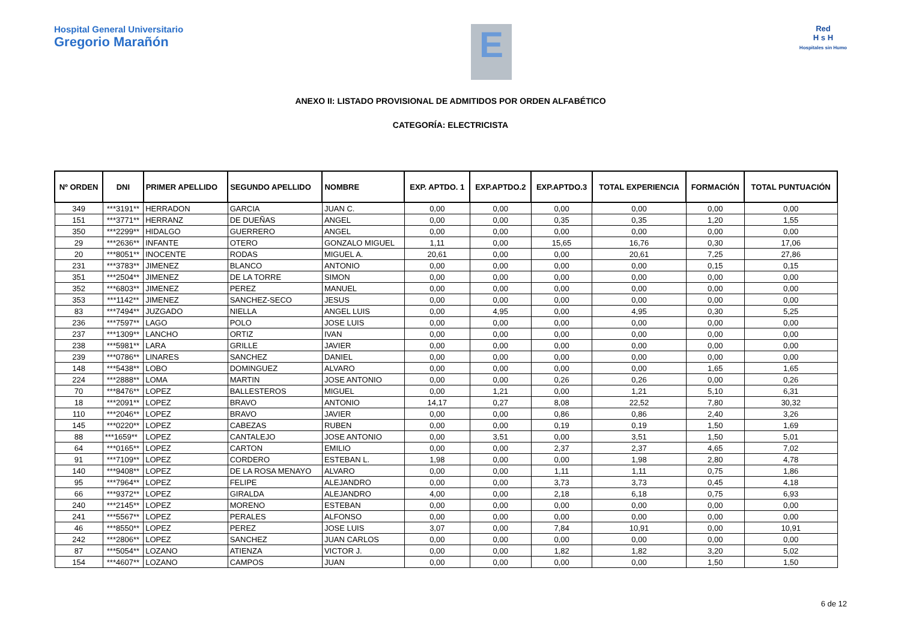Hospital General Universitario
Gregorio Marañón
E
Red
H s H
Hospitales sin Humo
ANEXO II: LISTADO PROVISIONAL DE ADMITIDOS POR ORDEN ALFABÉTICO
CATEGORÍA: ELECTRICISTA
| Nº ORDEN | DNI | PRIMER APELLIDO | SEGUNDO APELLIDO | NOMBRE | EXP. APTDO. 1 | EXP.APTDO.2 | EXP.APTDO.3 | TOTAL EXPERIENCIA | FORMACIÓN | TOTAL PUNTUACIÓN |
| --- | --- | --- | --- | --- | --- | --- | --- | --- | --- | --- |
| 349 | ***3191** | HERRADON | GARCIA | JUAN C. | 0,00 | 0,00 | 0,00 | 0,00 | 0,00 | 0,00 |
| 151 | ***3771** | HERRANZ | DE DUEÑAS | ANGEL | 0,00 | 0,00 | 0,35 | 0,35 | 1,20 | 1,55 |
| 350 | ***2299** | HIDALGO | GUERRERO | ANGEL | 0,00 | 0,00 | 0,00 | 0,00 | 0,00 | 0,00 |
| 29 | ***2636** | INFANTE | OTERO | GONZALO MIGUEL | 1,11 | 0,00 | 15,65 | 16,76 | 0,30 | 17,06 |
| 20 | ***8051** | INOCENTE | RODAS | MIGUEL A. | 20,61 | 0,00 | 0,00 | 20,61 | 7,25 | 27,86 |
| 231 | ***3783** | JIMENEZ | BLANCO | ANTONIO | 0,00 | 0,00 | 0,00 | 0,00 | 0,15 | 0,15 |
| 351 | ***2504** | JIMENEZ | DE LA TORRE | SIMON | 0,00 | 0,00 | 0,00 | 0,00 | 0,00 | 0,00 |
| 352 | ***6803** | JIMENEZ | PEREZ | MANUEL | 0,00 | 0,00 | 0,00 | 0,00 | 0,00 | 0,00 |
| 353 | ***1142** | JIMENEZ | SANCHEZ-SECO | JESUS | 0,00 | 0,00 | 0,00 | 0,00 | 0,00 | 0,00 |
| 83 | ***7494** | JUZGADO | NIELLA | ANGEL LUIS | 0,00 | 4,95 | 0,00 | 4,95 | 0,30 | 5,25 |
| 236 | ***7597** | LAGO | POLO | JOSE LUIS | 0,00 | 0,00 | 0,00 | 0,00 | 0,00 | 0,00 |
| 237 | ***1309** | LANCHO | ORTIZ | IVAN | 0,00 | 0,00 | 0,00 | 0,00 | 0,00 | 0,00 |
| 238 | ***5981** | LARA | GRILLE | JAVIER | 0,00 | 0,00 | 0,00 | 0,00 | 0,00 | 0,00 |
| 239 | ***0786** | LINARES | SANCHEZ | DANIEL | 0,00 | 0,00 | 0,00 | 0,00 | 0,00 | 0,00 |
| 148 | ***5438** | LOBO | DOMINGUEZ | ALVARO | 0,00 | 0,00 | 0,00 | 0,00 | 1,65 | 1,65 |
| 224 | ***2888** | LOMA | MARTIN | JOSE ANTONIO | 0,00 | 0,00 | 0,26 | 0,26 | 0,00 | 0,26 |
| 70 | ***8476** | LOPEZ | BALLESTEROS | MIGUEL | 0,00 | 1,21 | 0,00 | 1,21 | 5,10 | 6,31 |
| 18 | ***2091** | LOPEZ | BRAVO | ANTONIO | 14,17 | 0,27 | 8,08 | 22,52 | 7,80 | 30,32 |
| 110 | ***2046** | LOPEZ | BRAVO | JAVIER | 0,00 | 0,00 | 0,86 | 0,86 | 2,40 | 3,26 |
| 145 | ***0220** | LOPEZ | CABEZAS | RUBEN | 0,00 | 0,00 | 0,19 | 0,19 | 1,50 | 1,69 |
| 88 | ***1659** | LOPEZ | CANTALEJO | JOSE ANTONIO | 0,00 | 3,51 | 0,00 | 3,51 | 1,50 | 5,01 |
| 64 | ***0165** | LOPEZ | CARTON | EMILIO | 0,00 | 0,00 | 2,37 | 2,37 | 4,65 | 7,02 |
| 91 | ***7109** | LOPEZ | CORDERO | ESTEBAN L. | 1,98 | 0,00 | 0,00 | 1,98 | 2,80 | 4,78 |
| 140 | ***9408** | LOPEZ | DE LA ROSA MENAYO | ALVARO | 0,00 | 0,00 | 1,11 | 1,11 | 0,75 | 1,86 |
| 95 | ***7964** | LOPEZ | FELIPE | ALEJANDRO | 0,00 | 0,00 | 3,73 | 3,73 | 0,45 | 4,18 |
| 66 | ***9372** | LOPEZ | GIRALDA | ALEJANDRO | 4,00 | 0,00 | 2,18 | 6,18 | 0,75 | 6,93 |
| 240 | ***2145** | LOPEZ | MORENO | ESTEBAN | 0,00 | 0,00 | 0,00 | 0,00 | 0,00 | 0,00 |
| 241 | ***5567** | LOPEZ | PERALES | ALFONSO | 0,00 | 0,00 | 0,00 | 0,00 | 0,00 | 0,00 |
| 46 | ***8550** | LOPEZ | PEREZ | JOSE LUIS | 3,07 | 0,00 | 7,84 | 10,91 | 0,00 | 10,91 |
| 242 | ***2806** | LOPEZ | SANCHEZ | JUAN CARLOS | 0,00 | 0,00 | 0,00 | 0,00 | 0,00 | 0,00 |
| 87 | ***5054** | LOZANO | ATIENZA | VICTOR J. | 0,00 | 0,00 | 1,82 | 1,82 | 3,20 | 5,02 |
| 154 | ***4607** | LOZANO | CAMPOS | JUAN | 0,00 | 0,00 | 0,00 | 0,00 | 1,50 | 1,50 |
6 de 12